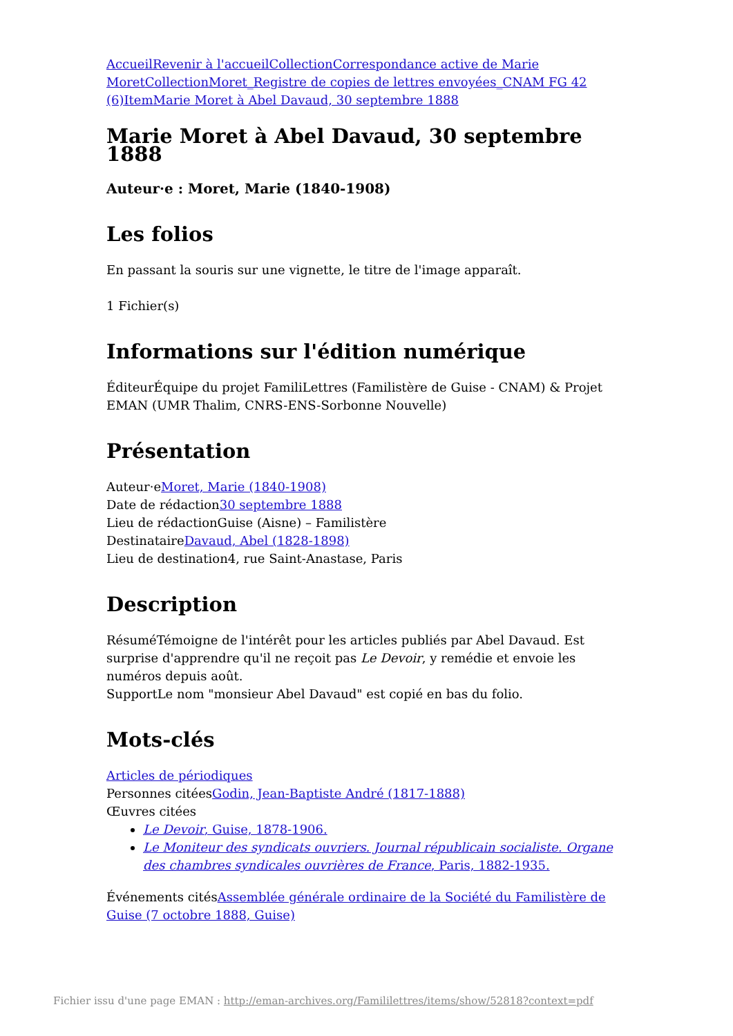Accueil Revenir à l'accueil Collection Correspondance active de Marie Moret Collection Moret_Registre de copies de lettres envoyées_CNAM FG 42 (6) Item Marie Moret à Abel Davaud, 30 septembre 1888
Marie Moret à Abel Davaud, 30 septembre 1888
Auteur·e : Moret, Marie (1840-1908)
Les folios
En passant la souris sur une vignette, le titre de l'image apparaît.
1 Fichier(s)
Informations sur l'édition numérique
ÉditeurÉquipe du projet FamiliLettres (Familistère de Guise - CNAM) & Projet EMAN (UMR Thalim, CNRS-ENS-Sorbonne Nouvelle)
Présentation
Auteur·eMoret, Marie (1840-1908)
Date de rédaction30 septembre 1888
Lieu de rédactionGuise (Aisne) – Familistère
DestinataireDavaud, Abel (1828-1898)
Lieu de destination4, rue Saint-Anastase, Paris
Description
RésuméTémoigne de l'intérêt pour les articles publiés par Abel Davaud. Est surprise d'apprendre qu'il ne reçoit pas Le Devoir, y remédie et envoie les numéros depuis août.
SupportLe nom "monsieur Abel Davaud" est copié en bas du folio.
Mots-clés
Articles de périodiques
Personnes citéesGodin, Jean-Baptiste André (1817-1888)
Œuvres citées
Le Devoir, Guise, 1878-1906.
Le Moniteur des syndicats ouvriers. Journal républicain socialiste. Organe des chambres syndicales ouvrières de France, Paris, 1882-1935.
Événements citésAssemblée générale ordinaire de la Société du Familistère de Guise (7 octobre 1888, Guise)
Fichier issu d'une page EMAN : http://eman-archives.org/Famililettres/items/show/52818?context=pdf